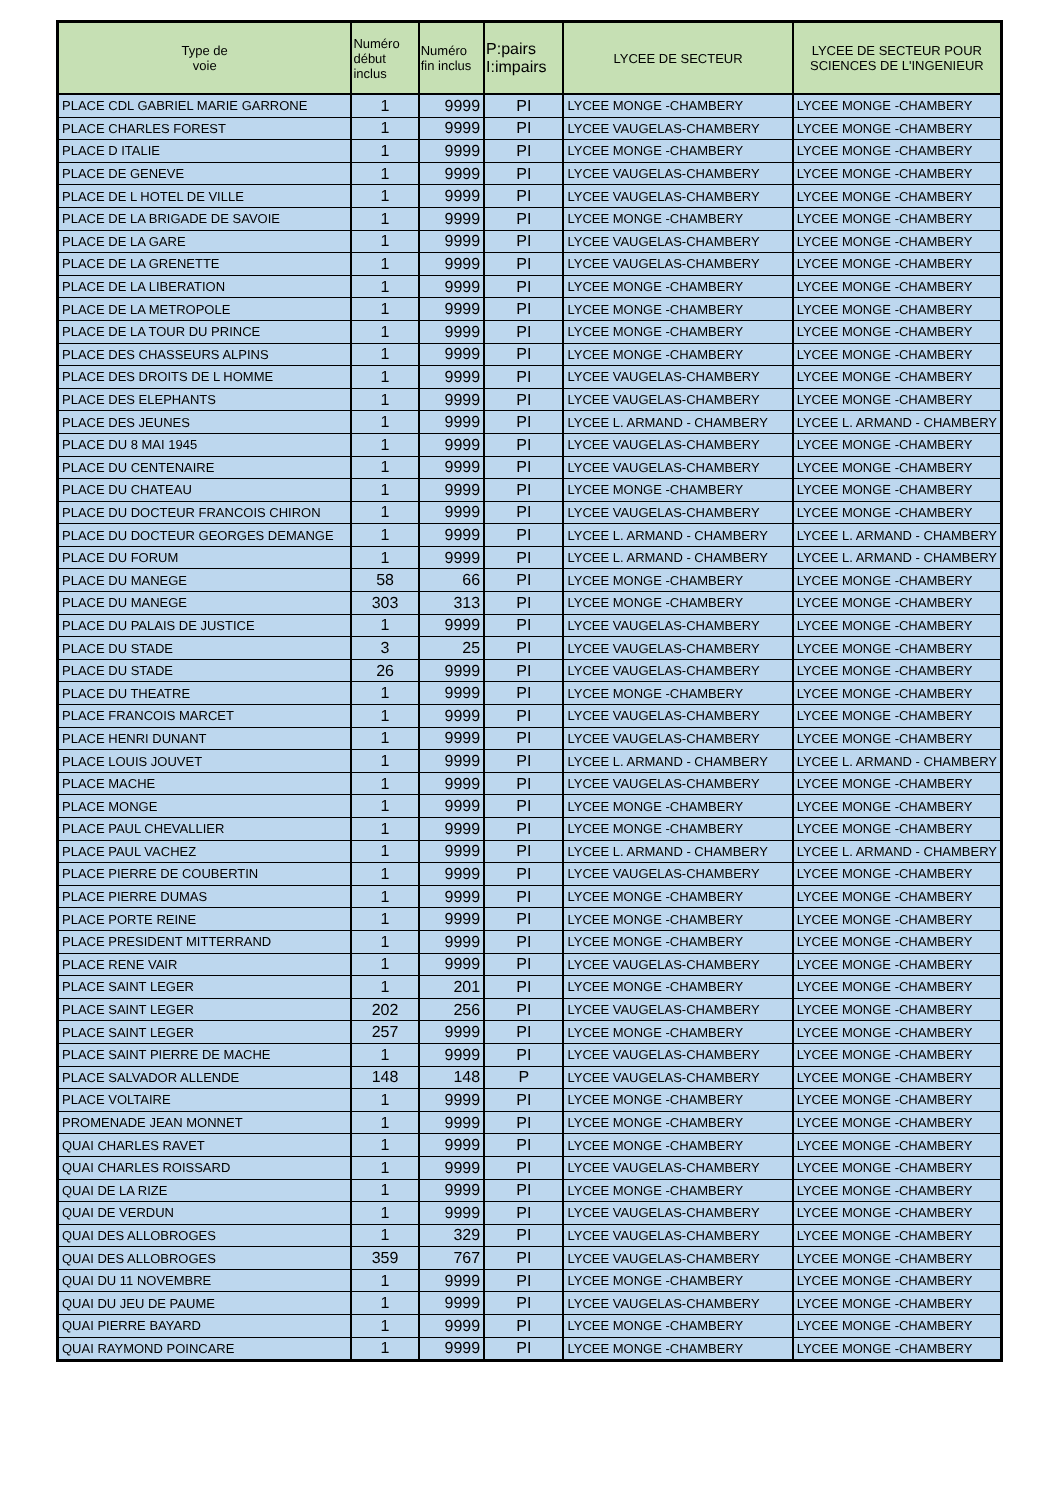| Type de voie | Numéro début inclus | Numéro fin inclus | P:pairs I:impairs | LYCEE DE SECTEUR | LYCEE DE SECTEUR POUR SCIENCES DE L'INGENIEUR |
| --- | --- | --- | --- | --- | --- |
| PLACE CDL GABRIEL MARIE GARRONE | 1 | 9999 | PI | LYCEE MONGE -CHAMBERY | LYCEE MONGE -CHAMBERY |
| PLACE CHARLES FOREST | 1 | 9999 | PI | LYCEE VAUGELAS-CHAMBERY | LYCEE MONGE -CHAMBERY |
| PLACE D ITALIE | 1 | 9999 | PI | LYCEE MONGE -CHAMBERY | LYCEE MONGE -CHAMBERY |
| PLACE DE GENEVE | 1 | 9999 | PI | LYCEE VAUGELAS-CHAMBERY | LYCEE MONGE -CHAMBERY |
| PLACE DE L HOTEL DE VILLE | 1 | 9999 | PI | LYCEE VAUGELAS-CHAMBERY | LYCEE MONGE -CHAMBERY |
| PLACE DE LA BRIGADE DE SAVOIE | 1 | 9999 | PI | LYCEE MONGE -CHAMBERY | LYCEE MONGE -CHAMBERY |
| PLACE DE LA GARE | 1 | 9999 | PI | LYCEE VAUGELAS-CHAMBERY | LYCEE MONGE -CHAMBERY |
| PLACE DE LA GRENETTE | 1 | 9999 | PI | LYCEE VAUGELAS-CHAMBERY | LYCEE MONGE -CHAMBERY |
| PLACE DE LA LIBERATION | 1 | 9999 | PI | LYCEE MONGE -CHAMBERY | LYCEE MONGE -CHAMBERY |
| PLACE DE LA METROPOLE | 1 | 9999 | PI | LYCEE MONGE -CHAMBERY | LYCEE MONGE -CHAMBERY |
| PLACE DE LA TOUR DU PRINCE | 1 | 9999 | PI | LYCEE MONGE -CHAMBERY | LYCEE MONGE -CHAMBERY |
| PLACE DES CHASSEURS ALPINS | 1 | 9999 | PI | LYCEE MONGE -CHAMBERY | LYCEE MONGE -CHAMBERY |
| PLACE DES DROITS DE L HOMME | 1 | 9999 | PI | LYCEE VAUGELAS-CHAMBERY | LYCEE MONGE -CHAMBERY |
| PLACE DES ELEPHANTS | 1 | 9999 | PI | LYCEE VAUGELAS-CHAMBERY | LYCEE MONGE -CHAMBERY |
| PLACE DES JEUNES | 1 | 9999 | PI | LYCEE L. ARMAND - CHAMBERY | LYCEE L. ARMAND - CHAMBERY |
| PLACE DU 8 MAI 1945 | 1 | 9999 | PI | LYCEE VAUGELAS-CHAMBERY | LYCEE MONGE -CHAMBERY |
| PLACE DU CENTENAIRE | 1 | 9999 | PI | LYCEE VAUGELAS-CHAMBERY | LYCEE MONGE -CHAMBERY |
| PLACE DU CHATEAU | 1 | 9999 | PI | LYCEE MONGE -CHAMBERY | LYCEE MONGE -CHAMBERY |
| PLACE DU DOCTEUR FRANCOIS CHIRON | 1 | 9999 | PI | LYCEE VAUGELAS-CHAMBERY | LYCEE MONGE -CHAMBERY |
| PLACE DU DOCTEUR GEORGES DEMANGE | 1 | 9999 | PI | LYCEE L. ARMAND - CHAMBERY | LYCEE L. ARMAND - CHAMBERY |
| PLACE DU FORUM | 1 | 9999 | PI | LYCEE L. ARMAND - CHAMBERY | LYCEE L. ARMAND - CHAMBERY |
| PLACE DU MANEGE | 58 | 66 | PI | LYCEE MONGE -CHAMBERY | LYCEE MONGE -CHAMBERY |
| PLACE DU MANEGE | 303 | 313 | PI | LYCEE MONGE -CHAMBERY | LYCEE MONGE -CHAMBERY |
| PLACE DU PALAIS DE JUSTICE | 1 | 9999 | PI | LYCEE VAUGELAS-CHAMBERY | LYCEE MONGE -CHAMBERY |
| PLACE DU STADE | 3 | 25 | PI | LYCEE VAUGELAS-CHAMBERY | LYCEE MONGE -CHAMBERY |
| PLACE DU STADE | 26 | 9999 | PI | LYCEE VAUGELAS-CHAMBERY | LYCEE MONGE -CHAMBERY |
| PLACE DU THEATRE | 1 | 9999 | PI | LYCEE MONGE -CHAMBERY | LYCEE MONGE -CHAMBERY |
| PLACE FRANCOIS MARCET | 1 | 9999 | PI | LYCEE VAUGELAS-CHAMBERY | LYCEE MONGE -CHAMBERY |
| PLACE HENRI DUNANT | 1 | 9999 | PI | LYCEE VAUGELAS-CHAMBERY | LYCEE MONGE -CHAMBERY |
| PLACE LOUIS JOUVET | 1 | 9999 | PI | LYCEE L. ARMAND - CHAMBERY | LYCEE L. ARMAND - CHAMBERY |
| PLACE MACHE | 1 | 9999 | PI | LYCEE VAUGELAS-CHAMBERY | LYCEE MONGE -CHAMBERY |
| PLACE MONGE | 1 | 9999 | PI | LYCEE MONGE -CHAMBERY | LYCEE MONGE -CHAMBERY |
| PLACE PAUL CHEVALLIER | 1 | 9999 | PI | LYCEE MONGE -CHAMBERY | LYCEE MONGE -CHAMBERY |
| PLACE PAUL VACHEZ | 1 | 9999 | PI | LYCEE L. ARMAND - CHAMBERY | LYCEE L. ARMAND - CHAMBERY |
| PLACE PIERRE DE COUBERTIN | 1 | 9999 | PI | LYCEE VAUGELAS-CHAMBERY | LYCEE MONGE -CHAMBERY |
| PLACE PIERRE DUMAS | 1 | 9999 | PI | LYCEE MONGE -CHAMBERY | LYCEE MONGE -CHAMBERY |
| PLACE PORTE REINE | 1 | 9999 | PI | LYCEE MONGE -CHAMBERY | LYCEE MONGE -CHAMBERY |
| PLACE PRESIDENT MITTERRAND | 1 | 9999 | PI | LYCEE MONGE -CHAMBERY | LYCEE MONGE -CHAMBERY |
| PLACE RENE VAIR | 1 | 9999 | PI | LYCEE VAUGELAS-CHAMBERY | LYCEE MONGE -CHAMBERY |
| PLACE SAINT LEGER | 1 | 201 | PI | LYCEE MONGE -CHAMBERY | LYCEE MONGE -CHAMBERY |
| PLACE SAINT LEGER | 202 | 256 | PI | LYCEE VAUGELAS-CHAMBERY | LYCEE MONGE -CHAMBERY |
| PLACE SAINT LEGER | 257 | 9999 | PI | LYCEE MONGE -CHAMBERY | LYCEE MONGE -CHAMBERY |
| PLACE SAINT PIERRE DE MACHE | 1 | 9999 | PI | LYCEE VAUGELAS-CHAMBERY | LYCEE MONGE -CHAMBERY |
| PLACE SALVADOR ALLENDE | 148 | 148 | P | LYCEE VAUGELAS-CHAMBERY | LYCEE MONGE -CHAMBERY |
| PLACE VOLTAIRE | 1 | 9999 | PI | LYCEE MONGE -CHAMBERY | LYCEE MONGE -CHAMBERY |
| PROMENADE JEAN MONNET | 1 | 9999 | PI | LYCEE MONGE -CHAMBERY | LYCEE MONGE -CHAMBERY |
| QUAI CHARLES RAVET | 1 | 9999 | PI | LYCEE MONGE -CHAMBERY | LYCEE MONGE -CHAMBERY |
| QUAI CHARLES ROISSARD | 1 | 9999 | PI | LYCEE VAUGELAS-CHAMBERY | LYCEE MONGE -CHAMBERY |
| QUAI DE LA RIZE | 1 | 9999 | PI | LYCEE MONGE -CHAMBERY | LYCEE MONGE -CHAMBERY |
| QUAI DE VERDUN | 1 | 9999 | PI | LYCEE VAUGELAS-CHAMBERY | LYCEE MONGE -CHAMBERY |
| QUAI DES ALLOBROGES | 1 | 329 | PI | LYCEE VAUGELAS-CHAMBERY | LYCEE MONGE -CHAMBERY |
| QUAI DES ALLOBROGES | 359 | 767 | PI | LYCEE VAUGELAS-CHAMBERY | LYCEE MONGE -CHAMBERY |
| QUAI DU 11 NOVEMBRE | 1 | 9999 | PI | LYCEE MONGE -CHAMBERY | LYCEE MONGE -CHAMBERY |
| QUAI DU JEU DE PAUME | 1 | 9999 | PI | LYCEE VAUGELAS-CHAMBERY | LYCEE MONGE -CHAMBERY |
| QUAI PIERRE BAYARD | 1 | 9999 | PI | LYCEE MONGE -CHAMBERY | LYCEE MONGE -CHAMBERY |
| QUAI RAYMOND POINCARE | 1 | 9999 | PI | LYCEE MONGE -CHAMBERY | LYCEE MONGE -CHAMBERY |